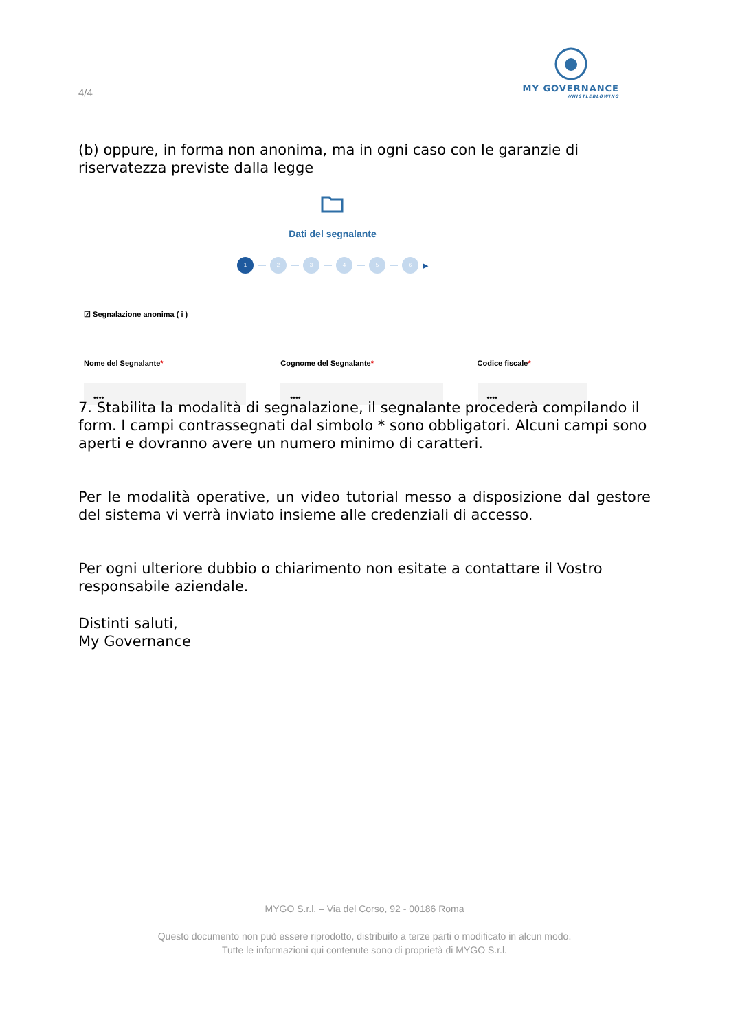4/4
MY GOVERNANCE
WHISTLEBLOWING
(b) oppure, in forma non anonima, ma in ogni caso con le garanzie di riservatezza previste dalla legge
Dati del segnalante
1 2 3 4 5 6 ▶
☑ Segnalazione anonima ( i )
Nome del Segnalante*
••••
Cognome del Segnalante*
••••
Codice fiscale*
••••
7. Stabilita la modalità di segnalazione, il segnalante procederà compilando il form. I campi contrassegnati dal simbolo * sono obbligatori. Alcuni campi sono aperti e dovranno avere un numero minimo di caratteri.
Per le modalità operative, un video tutorial messo a disposizione dal gestore del sistema vi verrà inviato insieme alle credenziali di accesso.
Per ogni ulteriore dubbio o chiarimento non esitate a contattare il Vostro responsabile aziendale.
Distinti saluti,
My Governance
MYGO S.r.l. – Via del Corso, 92 - 00186 Roma
Questo documento non può essere riprodotto, distribuito a terze parti o modificato in alcun modo.
Tutte le informazioni qui contenute sono di proprietà di MYGO S.r.l.